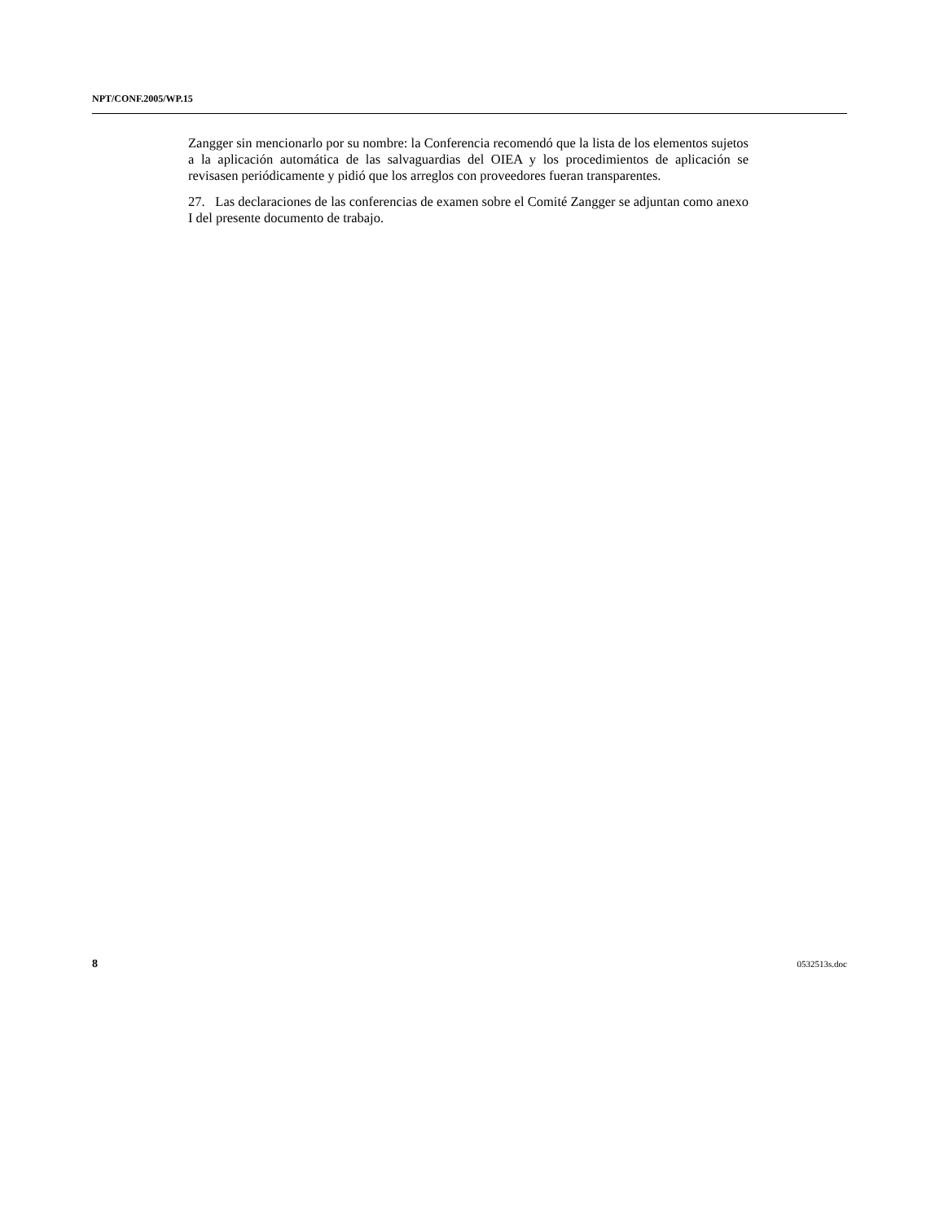NPT/CONF.2005/WP.15
Zangger sin mencionarlo por su nombre: la Conferencia recomendó que la lista de los elementos sujetos a la aplicación automática de las salvaguardias del OIEA y los procedimientos de aplicación se revisasen periódicamente y pidió que los arreglos con proveedores fueran transparentes.
27. Las declaraciones de las conferencias de examen sobre el Comité Zangger se adjuntan como anexo I del presente documento de trabajo.
8 0532513s.doc